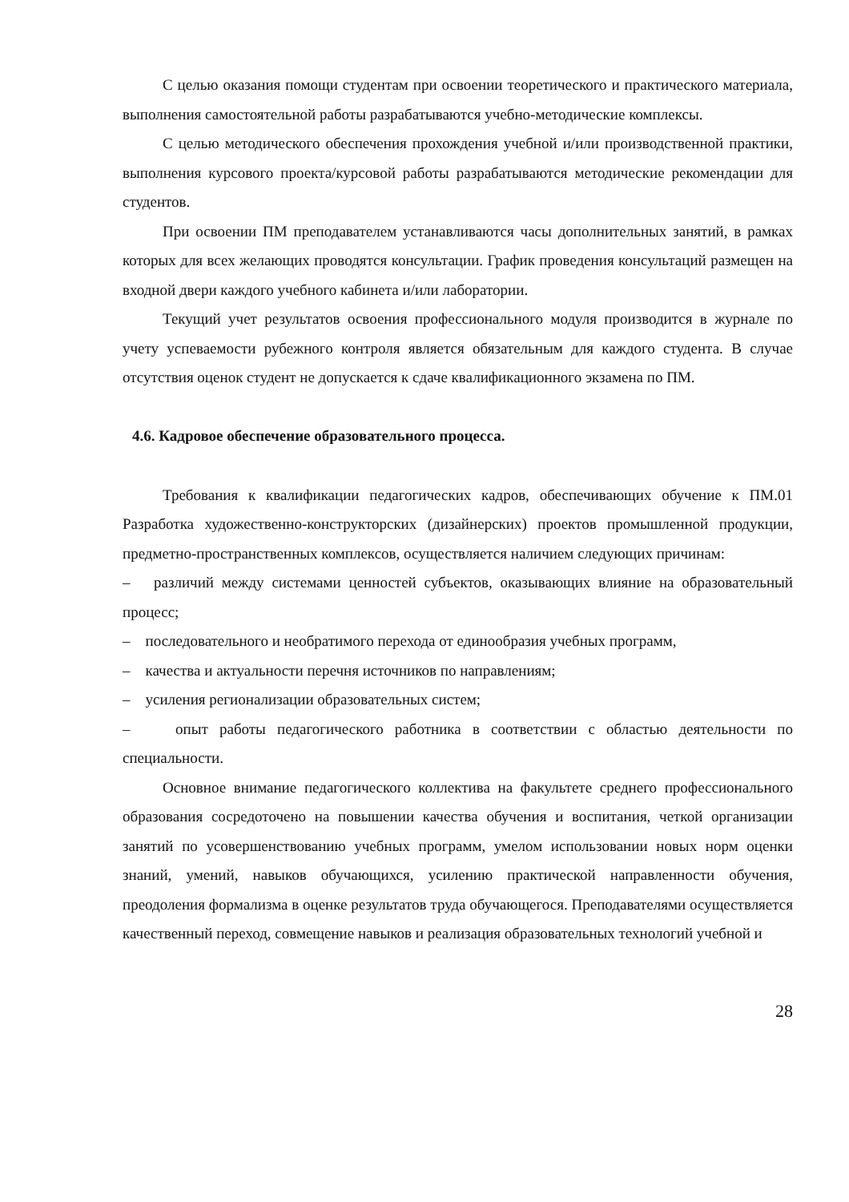С целью оказания помощи студентам при освоении теоретического и практического материала, выполнения самостоятельной работы разрабатываются учебно-методические комплексы.
С целью методического обеспечения прохождения учебной и/или производственной практики, выполнения курсового проекта/курсовой работы разрабатываются методические рекомендации для студентов.
При освоении ПМ преподавателем устанавливаются часы дополнительных занятий, в рамках которых для всех желающих проводятся консультации. График проведения консультаций размещен на входной двери каждого учебного кабинета и/или лаборатории.
Текущий учет результатов освоения профессионального модуля производится в журнале по учету успеваемости рубежного контроля является обязательным для каждого студента. В случае отсутствия оценок студент не допускается к сдаче квалификационного экзамена по ПМ.
4.6. Кадровое обеспечение образовательного процесса.
Требования к квалификации педагогических кадров, обеспечивающих обучение к ПМ.01 Разработка художественно-конструкторских (дизайнерских) проектов промышленной продукции, предметно-пространственных комплексов, осуществляется наличием следующих причинам:
– различий между системами ценностей субъектов, оказывающих влияние на образовательный процесс;
– последовательного и необратимого перехода от единообразия учебных программ,
– качества и актуальности перечня источников по направлениям;
– усиления регионализации образовательных систем;
– опыт работы педагогического работника в соответствии с областью деятельности по специальности.
Основное внимание педагогического коллектива на факультете среднего профессионального образования сосредоточено на повышении качества обучения и воспитания, четкой организации занятий по усовершенствованию учебных программ, умелом использовании новых норм оценки знаний, умений, навыков обучающихся, усилению практической направленности обучения, преодоления формализма в оценке результатов труда обучающегося. Преподавателями осуществляется качественный переход, совмещение навыков и реализация образовательных технологий учебной и
28